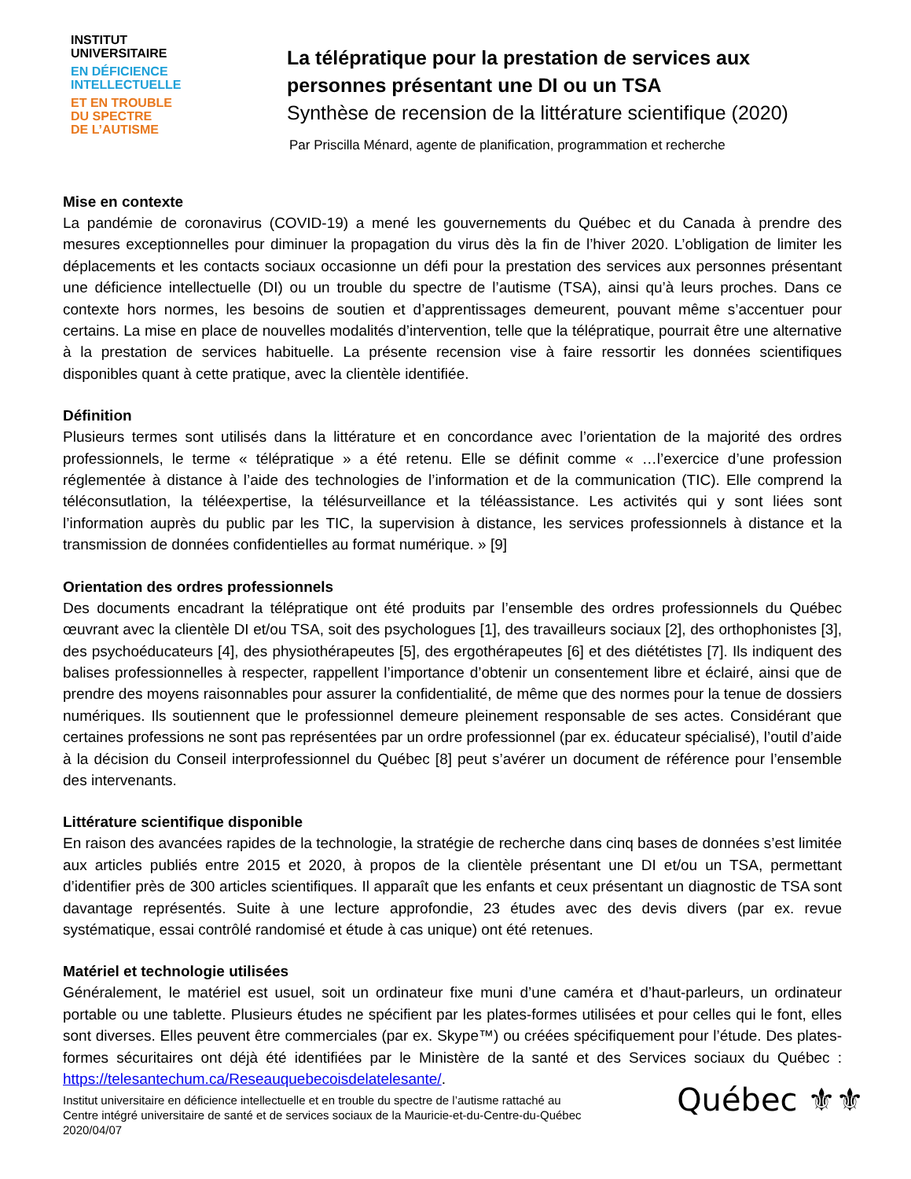INSTITUT
UNIVERSITAIRE
EN DÉFICIENCE
INTELLECTUELLE
ET EN TROUBLE
DU SPECTRE
DE L’AUTISME
La télépratique pour la prestation de services aux personnes présentant une DI ou un TSA
Synthèse de recension de la littérature scientifique (2020)
Par Priscilla Ménard, agente de planification, programmation et recherche
Mise en contexte
La pandémie de coronavirus (COVID-19) a mené les gouvernements du Québec et du Canada à prendre des mesures exceptionnelles pour diminuer la propagation du virus dès la fin de l’hiver 2020. L’obligation de limiter les déplacements et les contacts sociaux occasionne un défi pour la prestation des services aux personnes présentant une déficience intellectuelle (DI) ou un trouble du spectre de l’autisme (TSA), ainsi qu’à leurs proches. Dans ce contexte hors normes, les besoins de soutien et d’apprentissages demeurent, pouvant même s’accentuer pour certains. La mise en place de nouvelles modalités d’intervention, telle que la télépratique, pourrait être une alternative à la prestation de services habituelle. La présente recension vise à faire ressortir les données scientifiques disponibles quant à cette pratique, avec la clientèle identifiée.
Définition
Plusieurs termes sont utilisés dans la littérature et en concordance avec l’orientation de la majorité des ordres professionnels, le terme « télépratique » a été retenu. Elle se définit comme « …l’exercice d’une profession réglementée à distance à l’aide des technologies de l’information et de la communication (TIC). Elle comprend la téléconsutlation, la téléexpertise, la télésurveillance et la téléassistance. Les activités qui y sont liées sont l’information auprès du public par les TIC, la supervision à distance, les services professionnels à distance et la transmission de données confidentielles au format numérique. » [9]
Orientation des ordres professionnels
Des documents encadrant la télépratique ont été produits par l’ensemble des ordres professionnels du Québec œuvrant avec la clientèle DI et/ou TSA, soit des psychologues [1], des travailleurs sociaux [2], des orthophonistes [3], des psychoéducateurs [4], des physiothérapeutes [5], des ergothérapeutes [6] et des diététistes [7]. Ils indiquent des balises professionnelles à respecter, rappellent l’importance d’obtenir un consentement libre et éclairé, ainsi que de prendre des moyens raisonnables pour assurer la confidentialité, de même que des normes pour la tenue de dossiers numériques. Ils soutiennent que le professionnel demeure pleinement responsable de ses actes. Considérant que certaines professions ne sont pas représentées par un ordre professionnel (par ex. éducateur spécialisé), l’outil d’aide à la décision du Conseil interprofessionnel du Québec [8] peut s’avérer un document de référence pour l’ensemble des intervenants.
Littérature scientifique disponible
En raison des avancées rapides de la technologie, la stratégie de recherche dans cinq bases de données s’est limitée aux articles publiés entre 2015 et 2020, à propos de la clientèle présentant une DI et/ou un TSA, permettant d’identifier près de 300 articles scientifiques. Il apparaît que les enfants et ceux présentant un diagnostic de TSA sont davantage représentés. Suite à une lecture approfondie, 23 études avec des devis divers (par ex. revue systématique, essai contrôlé randomisé et étude à cas unique) ont été retenues.
Matériel et technologie utilisées
Généralement, le matériel est usuel, soit un ordinateur fixe muni d’une caméra et d’haut-parleurs, un ordinateur portable ou une tablette. Plusieurs études ne spécifient par les plates-formes utilisées et pour celles qui le font, elles sont diverses. Elles peuvent être commerciales (par ex. Skype™) ou créées spécifiquement pour l’étude. Des plates-formes sécuritaires ont déjà été identifiées par le Ministère de la santé et des Services sociaux du Québec : https://telesantechum.ca/Reseauquebecoisdelatelesante/.
Institut universitaire en déficience intellectuelle et en trouble du spectre de l’autisme rattaché au
Centre intégré universitaire de santé et de services sociaux de la Mauricie-et-du-Centre-du-Québec
2020/04/07
Québec ⚜⚜